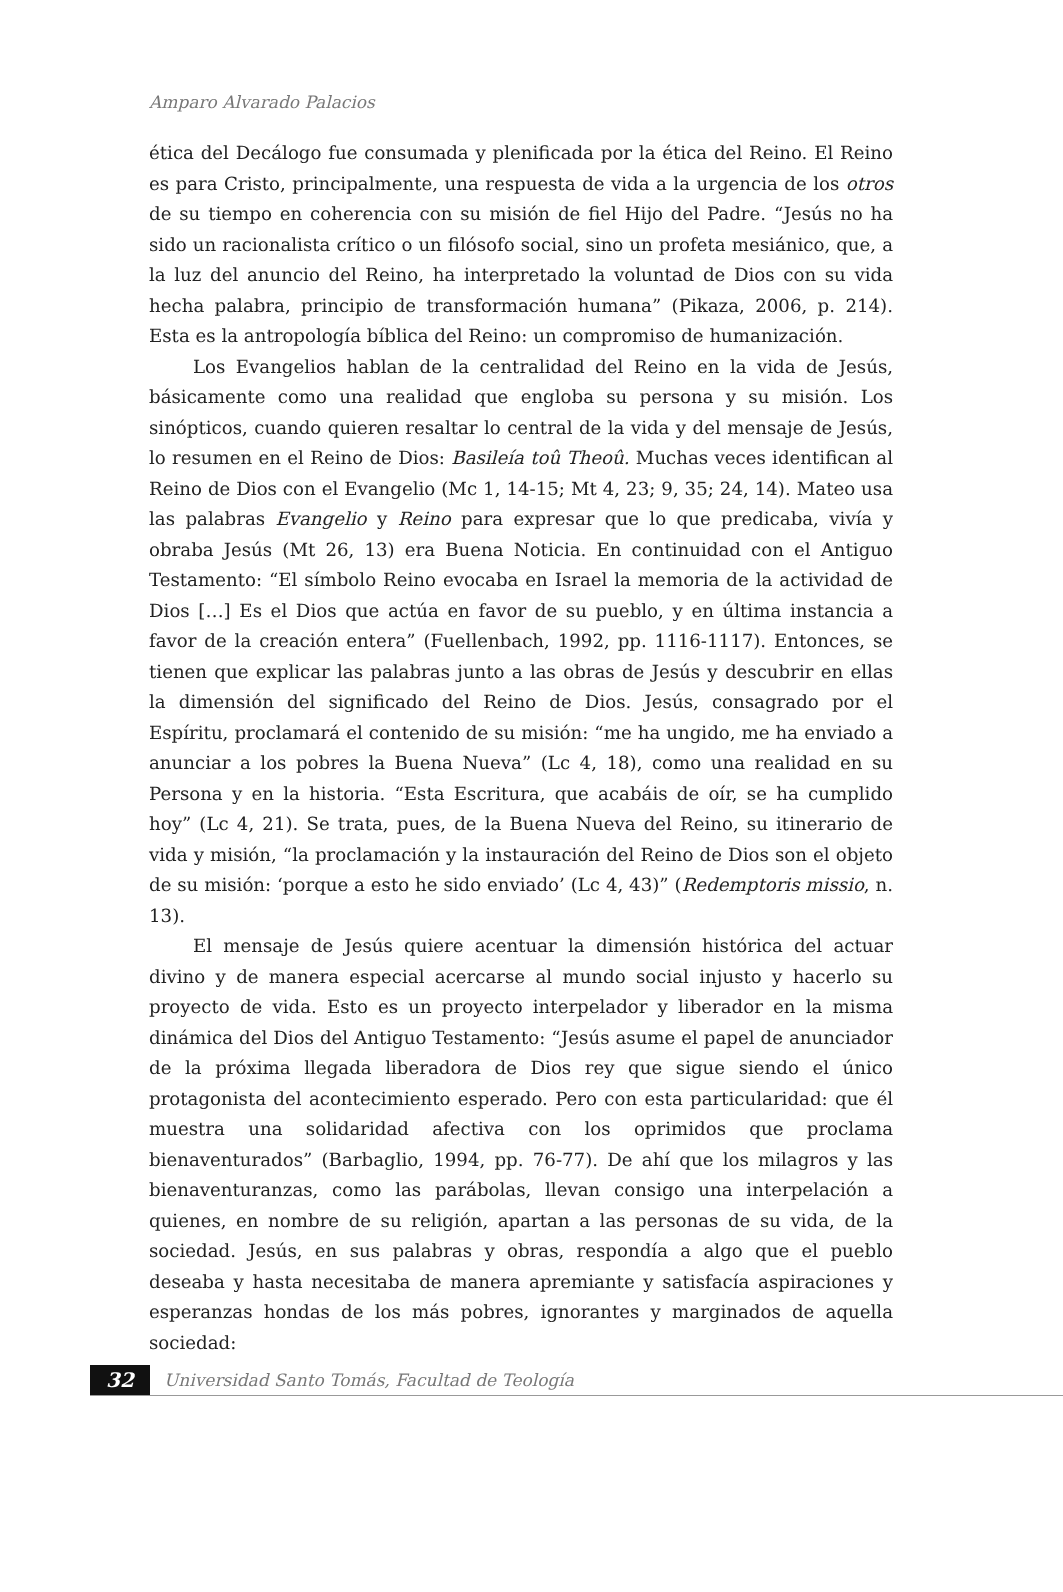Amparo Alvarado Palacios
ética del Decálogo fue consumada y plenificada por la ética del Reino. El Reino es para Cristo, principalmente, una respuesta de vida a la urgencia de los otros de su tiempo en coherencia con su misión de fiel Hijo del Padre. “Jesús no ha sido un racionalista crítico o un filósofo social, sino un profeta mesiánico, que, a la luz del anuncio del Reino, ha interpretado la voluntad de Dios con su vida hecha palabra, principio de transformación humana” (Pikaza, 2006, p. 214). Esta es la antropología bíblica del Reino: un compromiso de humanización.
Los Evangelios hablan de la centralidad del Reino en la vida de Jesús, básicamente como una realidad que engloba su persona y su misión. Los sinópticos, cuando quieren resaltar lo central de la vida y del mensaje de Jesús, lo resumen en el Reino de Dios: Basileía toû Theoû. Muchas veces identifican al Reino de Dios con el Evangelio (Mc 1, 14-15; Mt 4, 23; 9, 35; 24, 14). Mateo usa las palabras Evangelio y Reino para expresar que lo que predicaba, vivía y obraba Jesús (Mt 26, 13) era Buena Noticia. En continuidad con el Antiguo Testamento: “El símbolo Reino evocaba en Israel la memoria de la actividad de Dios […] Es el Dios que actúa en favor de su pueblo, y en última instancia a favor de la creación entera” (Fuellenbach, 1992, pp. 1116-1117). Entonces, se tienen que explicar las palabras junto a las obras de Jesús y descubrir en ellas la dimensión del significado del Reino de Dios. Jesús, consagrado por el Espíritu, proclamará el contenido de su misión: “me ha ungido, me ha enviado a anunciar a los pobres la Buena Nueva” (Lc 4, 18), como una realidad en su Persona y en la historia. “Esta Escritura, que acabáis de oír, se ha cumplido hoy” (Lc 4, 21). Se trata, pues, de la Buena Nueva del Reino, su itinerario de vida y misión, “la proclamación y la instauración del Reino de Dios son el objeto de su misión: ‘porque a esto he sido enviado’ (Lc 4, 43)” (Redemptoris missio, n. 13).
El mensaje de Jesús quiere acentuar la dimensión histórica del actuar divino y de manera especial acercarse al mundo social injusto y hacerlo su proyecto de vida. Esto es un proyecto interpelador y liberador en la misma dinámica del Dios del Antiguo Testamento: “Jesús asume el papel de anunciador de la próxima llegada liberadora de Dios rey que sigue siendo el único protagonista del acontecimiento esperado. Pero con esta particularidad: que él muestra una solidaridad afectiva con los oprimidos que proclama bienaventurados” (Barbaglio, 1994, pp. 76-77). De ahí que los milagros y las bienaventuranzas, como las parábolas, llevan consigo una interpelación a quienes, en nombre de su religión, apartan a las personas de su vida, de la sociedad. Jesús, en sus palabras y obras, respondía a algo que el pueblo deseaba y hasta necesitaba de manera apremiante y satisfacía aspiraciones y esperanzas hondas de los más pobres, ignorantes y marginados de aquella sociedad:
32
Universidad Santo Tomás, Facultad de Teología